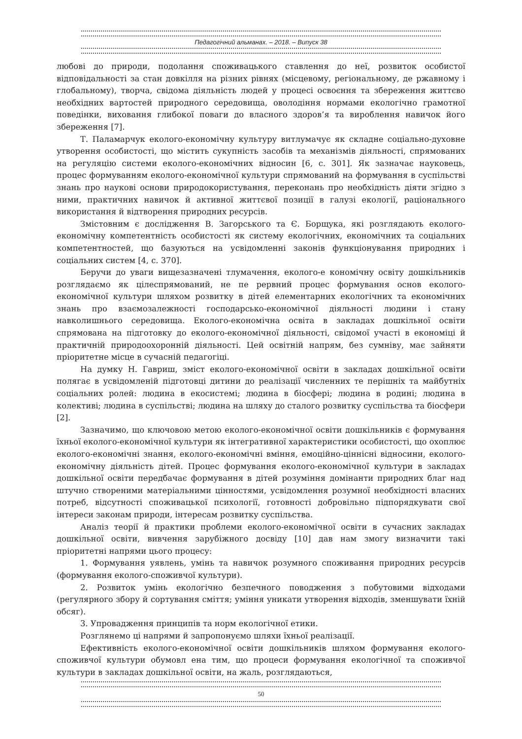Педагогічний альманах. – 2018. – Випуск 38
любові до природи, подолання споживацького ставлення до неї, розвиток особистої відповідальності за стан довкілля на різних рівнях (місцевому, регіональному, де ржавному і глобальному), творча, свідома діяльність людей у процесі освоєння та збереження життєво необхідних вартостей природного середовища, оволодіння нормами екологічно грамотної поведінки, виховання глибокої поваги до власного здоров’я та вироблення навичок його збереження [7].
Т. Паламарчук еколого-економічну культуру витлумачує як складне соціально-духовне утворення особистості, що містить сукупність засобів та механізмів діяльності, спрямованих на регуляцію системи еколого-економічних відносин [6, с. 301]. Як зазначає науковець, процес формуванням еколого-економічної культури спрямований на формування в суспільстві знань про наукові основи природокористування, переконань про необхідність діяти згідно з ними, практичних навичок й активної життєвої позиції в галузі екології, раціонального використання й відтворення природних ресурсів.
Змістовним є дослідження В. Загорського та Є. Борщука, які розглядають еколого-економічну компетентність особистості як систему екологічних, економічних та соціальних компетентностей, що базуються на усвідомленні законів функціонування природних і соціальних систем [4, с. 370].
Беручи до уваги вищезазначені тлумачення, еколого-е кономічну освіту дошкільників розглядаємо як цілеспрямований, не пе рервний процес формування основ еколого-економічної культури шляхом розвитку в дітей елементарних екологічних та економічних знань про взаємозалежності господарсько-економічної діяльності людини і стану навколишнього середовища. Еколого-економічна освіта в закладах дошкільної освіти спрямована на підготовку до еколого-економічної діяльності, свідомої участі в економіці й практичній природоохоронній діяльності. Цей освітній напрям, без сумніву, має зайняти пріоритетне місце в сучасній педагогіці.
На думку Н. Гавриш, зміст еколого-економічної освіти в закладах дошкільної освіти полягає в усвідомленій підготовці дитини до реалізації численних те перішніх та майбутніх соціальних ролей: людина в екосистемі; людина в біосфері; людина в родині; людина в колективі; людина в суспільстві; людина на шляху до сталого розвитку суспільства та біосфери [2].
Зазначимо, що ключовою метою еколого-економічної освіти дошкільників є формування їхньої еколого-економічної культури як інтегративної характеристики особистості, що охоплює еколого-економічні знання, еколого-економічні вміння, емоційно-ціннісні відносини, еколого-економічну діяльність дітей. Процес формування еколого-економічної культури в закладах дошкільної освіти передбачає формування в дітей розуміння домінанти природних благ над штучно створеними матеріальними цінностями, усвідомлення розумної необхідності власних потреб, відсутності споживацької психології, готовності добровільно підпорядкувати свої інтереси законам природи, інтересам розвитку суспільства.
Аналіз теорії й практики проблеми еколого-економічної освіти в сучасних закладах дошкільної освіти, вивчення зарубіжного досвіду [10] дав нам змогу визначити такі пріоритетні напрями цього процесу:
1. Формування уявлень, умінь та навичок розумного споживання природних ресурсів (формування еколого-споживчої культури).
2. Розвиток умінь екологічно безпечного поводження з побутовими відходами (регулярного збору й сортування сміття; уміння уникати утворення відходів, зменшувати їхній обсяг).
3. Упровадження принципів та норм екологічної етики.
Розглянемо ці напрями й запропонуємо шляхи їхньої реалізації.
Ефективність еколого-економічної освіти дошкільників шляхом формування еколого-споживчої культури обумовл ена тим, що процеси формування екологічної та споживчої культури в закладах дошкільної освіти, на жаль, розглядаються,
50